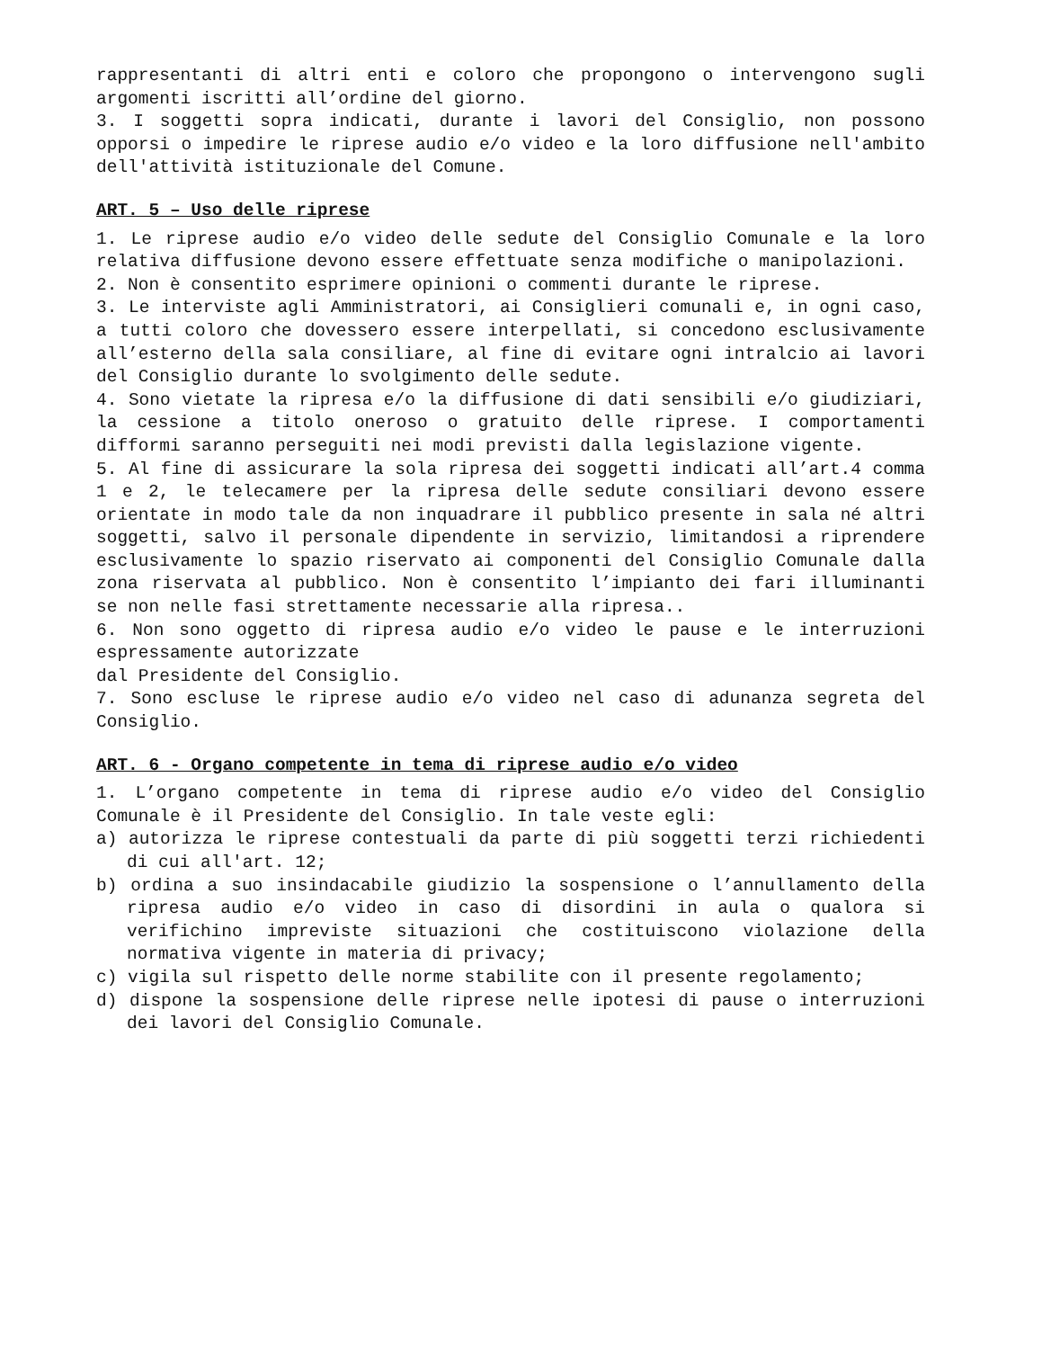rappresentanti di altri enti e coloro che propongono o intervengono sugli argomenti iscritti all’ordine del giorno.
3. I soggetti sopra indicati, durante i lavori del Consiglio, non possono opporsi o impedire le riprese audio e/o video e la loro diffusione nell'ambito dell'attività istituzionale del Comune.
ART. 5 – Uso delle riprese
1. Le riprese audio e/o video delle sedute del Consiglio Comunale e la loro relativa diffusione devono essere effettuate senza modifiche o manipolazioni.
2. Non è consentito esprimere opinioni o commenti durante le riprese.
3. Le interviste agli Amministratori, ai Consiglieri comunali e, in ogni caso, a tutti coloro che dovessero essere interpellati, si concedono esclusivamente all’esterno della sala consiliare, al fine di evitare ogni intralcio ai lavori del Consiglio durante lo svolgimento delle sedute.
4. Sono vietate la ripresa e/o la diffusione di dati sensibili e/o giudiziari, la cessione a titolo oneroso o gratuito delle riprese. I comportamenti difformi saranno perseguiti nei modi previsti dalla legislazione vigente.
5. Al fine di assicurare la sola ripresa dei soggetti indicati all’art.4 comma 1 e 2, le telecamere per la ripresa delle sedute consiliari devono essere orientate in modo tale da non inquadrare il pubblico presente in sala né altri soggetti, salvo il personale dipendente in servizio, limitandosi a riprendere esclusivamente lo spazio riservato ai componenti del Consiglio Comunale dalla zona riservata al pubblico. Non è consentito l’impianto dei fari illuminanti se non nelle fasi strettamente necessarie alla ripresa..
6. Non sono oggetto di ripresa audio e/o video le pause e le interruzioni espressamente autorizzate
dal Presidente del Consiglio.
7. Sono escluse le riprese audio e/o video nel caso di adunanza segreta del Consiglio.
ART. 6 - Organo competente in tema di riprese audio e/o video
1. L’organo competente in tema di riprese audio e/o video del Consiglio Comunale è il Presidente del Consiglio. In tale veste egli:
a) autorizza le riprese contestuali da parte di più soggetti terzi richiedenti di cui all'art. 12;
b) ordina a suo insindacabile giudizio la sospensione o l’annullamento della ripresa audio e/o video in caso di disordini in aula o qualora si verifichino impreviste situazioni che costituiscono violazione della normativa vigente in materia di privacy;
c) vigila sul rispetto delle norme stabilite con il presente regolamento;
d) dispone la sospensione delle riprese nelle ipotesi di pause o interruzioni dei lavori del Consiglio Comunale.